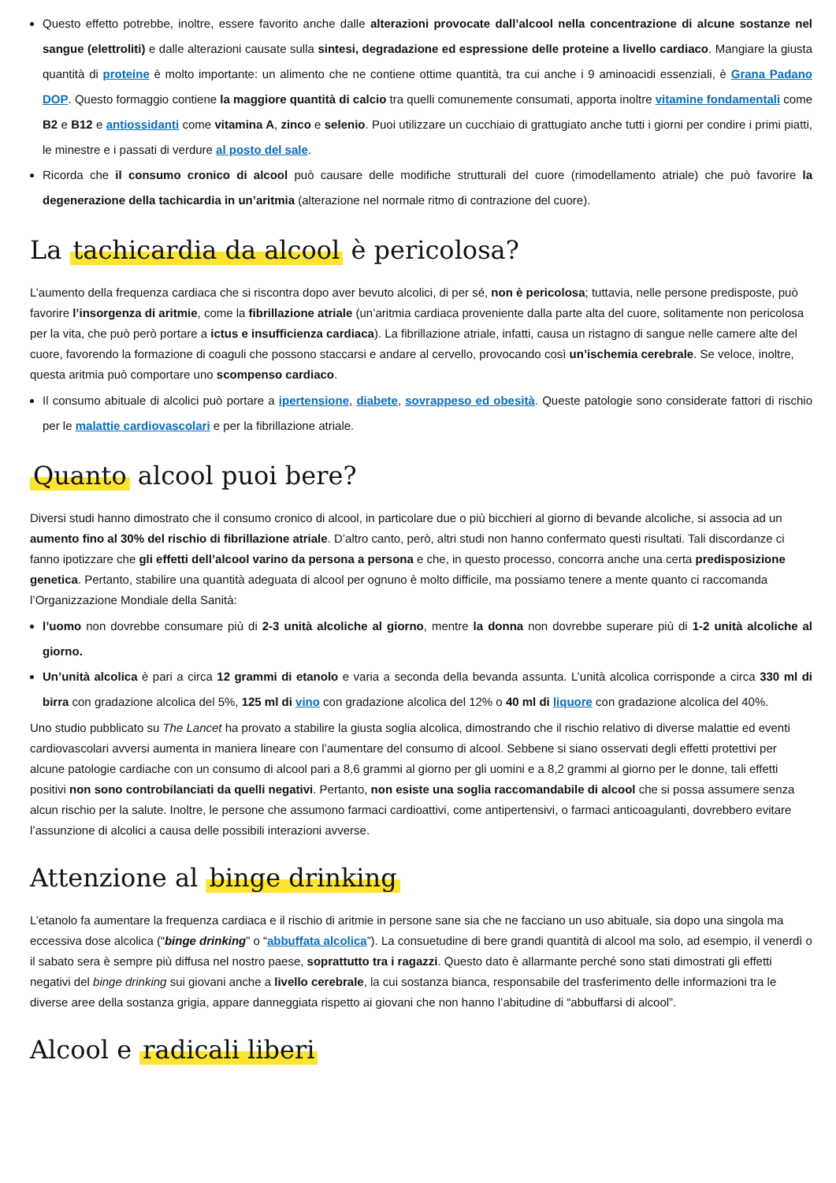Questo effetto potrebbe, inoltre, essere favorito anche dalle alterazioni provocate dall’alcool nella concentrazione di alcune sostanze nel sangue (elettroliti) e dalle alterazioni causate sulla sintesi, degradazione ed espressione delle proteine a livello cardiaco. Mangiare la giusta quantità di proteine è molto importante: un alimento che ne contiene ottime quantità, tra cui anche i 9 aminoacidi essenziali, è Grana Padano DOP. Questo formaggio contiene la maggiore quantità di calcio tra quelli comunemente consumati, apporta inoltre vitamine fondamentali come B2 e B12 e antiossidanti come vitamina A, zinco e selenio. Puoi utilizzare un cucchiaio di grattugiato anche tutti i giorni per condire i primi piatti, le minestre e i passati di verdure al posto del sale.
Ricorda che il consumo cronico di alcool può causare delle modifiche strutturali del cuore (rimodellamento atriale) che può favorire la degenerazione della tachicardia in un’aritmia (alterazione nel normale ritmo di contrazione del cuore).
La tachicardia da alcool è pericolosa?
L’aumento della frequenza cardiaca che si riscontra dopo aver bevuto alcolici, di per sé, non è pericolosa; tuttavia, nelle persone predisposte, può favorire l’insorgenza di aritmie, come la fibrillazione atriale (un’aritmia cardiaca proveniente dalla parte alta del cuore, solitamente non pericolosa per la vita, che può però portare a ictus e insufficienza cardiaca). La fibrillazione atriale, infatti, causa un ristagno di sangue nelle camere alte del cuore, favorendo la formazione di coaguli che possono staccarsi e andare al cervello, provocando così un’ischemia cerebrale. Se veloce, inoltre, questa aritmia può comportare uno scompenso cardiaco.
Il consumo abituale di alcolici può portare a ipertensione, diabete, sovrappeso ed obesità. Queste patologie sono considerate fattori di rischio per le malattie cardiovascolari e per la fibrillazione atriale.
Quanto alcool puoi bere?
Diversi studi hanno dimostrato che il consumo cronico di alcool, in particolare due o più bicchieri al giorno di bevande alcoliche, si associa ad un aumento fino al 30% del rischio di fibrillazione atriale. D’altro canto, però, altri studi non hanno confermato questi risultati. Tali discordanze ci fanno ipotizzare che gli effetti dell’alcool varino da persona a persona e che, in questo processo, concorra anche una certa predisposizione genetica. Pertanto, stabilire una quantità adeguata di alcool per ognuno è molto difficile, ma possiamo tenere a mente quanto ci raccomanda l’Organizzazione Mondiale della Sanità:
l’uomo non dovrebbe consumare più di 2-3 unità alcoliche al giorno, mentre la donna non dovrebbe superare più di 1-2 unità alcoliche al giorno.
Un’unità alcolica è pari a circa 12 grammi di etanolo e varia a seconda della bevanda assunta. L’unità alcolica corrisponde a circa 330 ml di birra con gradazione alcolica del 5%, 125 ml di vino con gradazione alcolica del 12% o 40 ml di liquore con gradazione alcolica del 40%.
Uno studio pubblicato su The Lancet ha provato a stabilire la giusta soglia alcolica, dimostrando che il rischio relativo di diverse malattie ed eventi cardiovascolari avversi aumenta in maniera lineare con l’aumentare del consumo di alcool. Sebbene si siano osservati degli effetti protettivi per alcune patologie cardiache con un consumo di alcool pari a 8,6 grammi al giorno per gli uomini e a 8,2 grammi al giorno per le donne, tali effetti positivi non sono controbilanciati da quelli negativi. Pertanto, non esiste una soglia raccomandabile di alcool che si possa assumere senza alcun rischio per la salute. Inoltre, le persone che assumono farmaci cardioattivi, come antipertensivi, o farmaci anticoagulanti, dovrebbero evitare l’assunzione di alcolici a causa delle possibili interazioni avverse.
Attenzione al binge drinking
L’etanolo fa aumentare la frequenza cardiaca e il rischio di aritmie in persone sane sia che ne facciano un uso abituale, sia dopo una singola ma eccessiva dose alcolica (“binge drinking” o “abbuffata alcolica”). La consuetudine di bere grandi quantità di alcool ma solo, ad esempio, il venerdì o il sabato sera è sempre più diffusa nel nostro paese, soprattutto tra i ragazzi. Questo dato è allarmante perché sono stati dimostrati gli effetti negativi del binge drinking sui giovani anche a livello cerebrale, la cui sostanza bianca, responsabile del trasferimento delle informazioni tra le diverse aree della sostanza grigia, appare danneggiata rispetto ai giovani che non hanno l’abitudine di “abbuffarsi di alcool”.
Alcool e radicali liberi